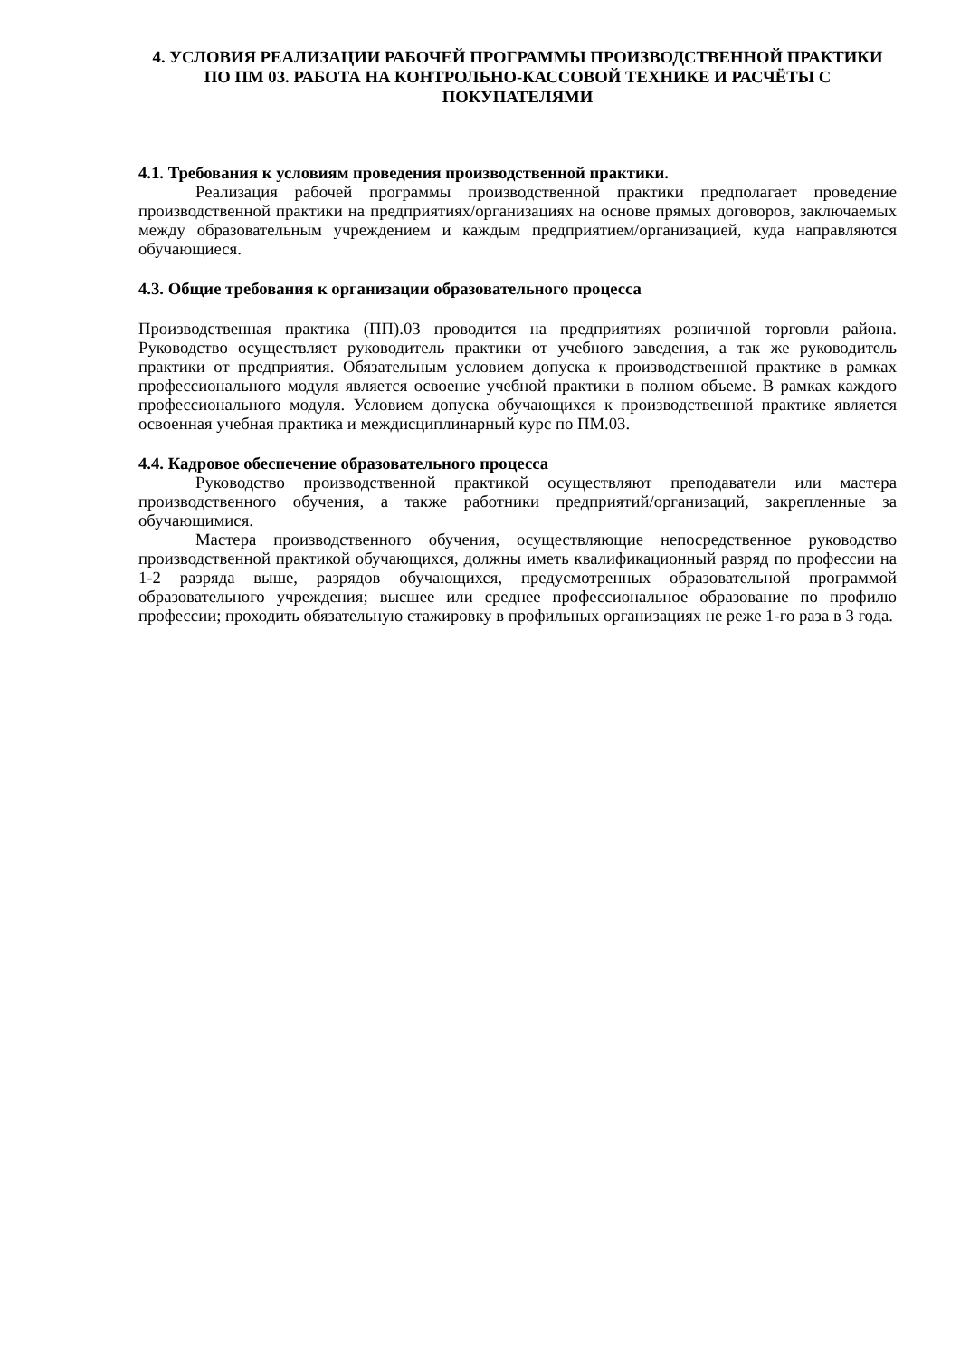4. УСЛОВИЯ РЕАЛИЗАЦИИ РАБОЧЕЙ ПРОГРАММЫ ПРОИЗВОДСТВЕННОЙ ПРАКТИКИ ПО ПМ 03. РАБОТА НА КОНТРОЛЬНО-КАССОВОЙ ТЕХНИКЕ И РАСЧЁТЫ С ПОКУПАТЕЛЯМИ
4.1. Требования к условиям проведения производственной практики.
Реализация рабочей программы производственной практики предполагает проведение производственной практики на предприятиях/организациях на основе прямых договоров, заключаемых между образовательным учреждением и каждым предприятием/организацией, куда направляются обучающиеся.
4.3. Общие требования к организации образовательного процесса
Производственная практика (ПП).03 проводится на предприятиях розничной торговли района. Руководство осуществляет руководитель практики от учебного заведения, а так же руководитель практики от предприятия. Обязательным условием допуска к производственной практике в рамках профессионального модуля является освоение учебной практики в полном объеме. В рамках каждого профессионального модуля. Условием допуска обучающихся к производственной практике является освоенная учебная практика и междисциплинарный курс по ПМ.03.
4.4. Кадровое обеспечение образовательного процесса
Руководство производственной практикой осуществляют преподаватели или мастера производственного обучения, а также работники предприятий/организаций, закрепленные за обучающимися.
Мастера производственного обучения, осуществляющие непосредственное руководство производственной практикой обучающихся, должны иметь квалификационный разряд по профессии на 1-2 разряда выше, разрядов обучающихся, предусмотренных образовательной программой образовательного учреждения; высшее или среднее профессиональное образование по профилю профессии; проходить обязательную стажировку в профильных организациях не реже 1-го раза в 3 года.